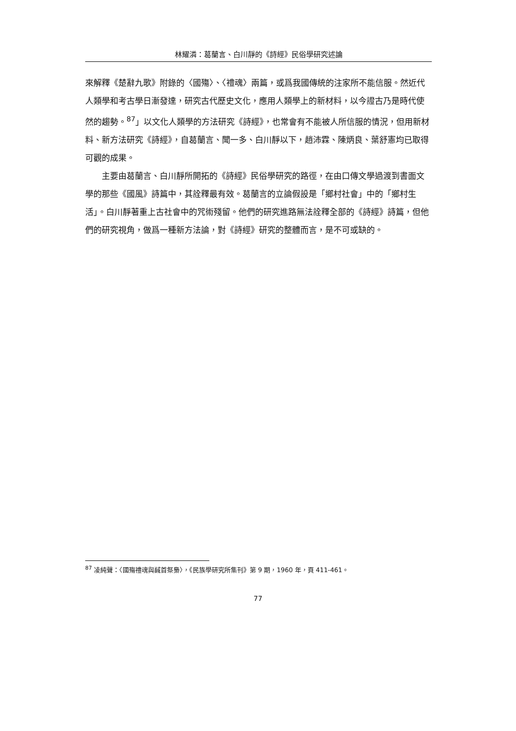林耀潾：葛蘭言、白川靜的《詩經》民俗學研究述論
來解釋《楚辭九歌》附錄的〈國殤〉、〈禮魂〉兩篇，或爲我國傳統的注家所不能信服。然近代人類學和考古學日漸發達，研究古代歷史文化，應用人類學上的新材料，以今證古乃是時代使然的趨勢。<sup>87</sup>」以文化人類學的方法研究《詩經》，也常會有不能被人所信服的情況，但用新材料、新方法研究《詩經》，自葛蘭言、聞一多、白川靜以下，趙沛霖、陳炳良、葉舒憲均已取得可觀的成果。
主要由葛蘭言、白川靜所開拓的《詩經》民俗學研究的路徑，在由口傳文學過渡到書面文學的那些《國風》詩篇中，其詮釋最有效。葛蘭言的立論假設是「鄉村社會」中的「鄉村生活」。白川靜著重上古社會中的咒術殘留。他們的研究進路無法詮釋全部的《詩經》詩篇，但他們的研究視角，做爲一種新方法論，對《詩經》研究的整體而言，是不可或缺的。
<sup>87</sup> 凌純聲：〈國殤禮魂與馘首祭梟〉，《民族學研究所集刊》第 9 期，1960 年，頁 411-461。
77